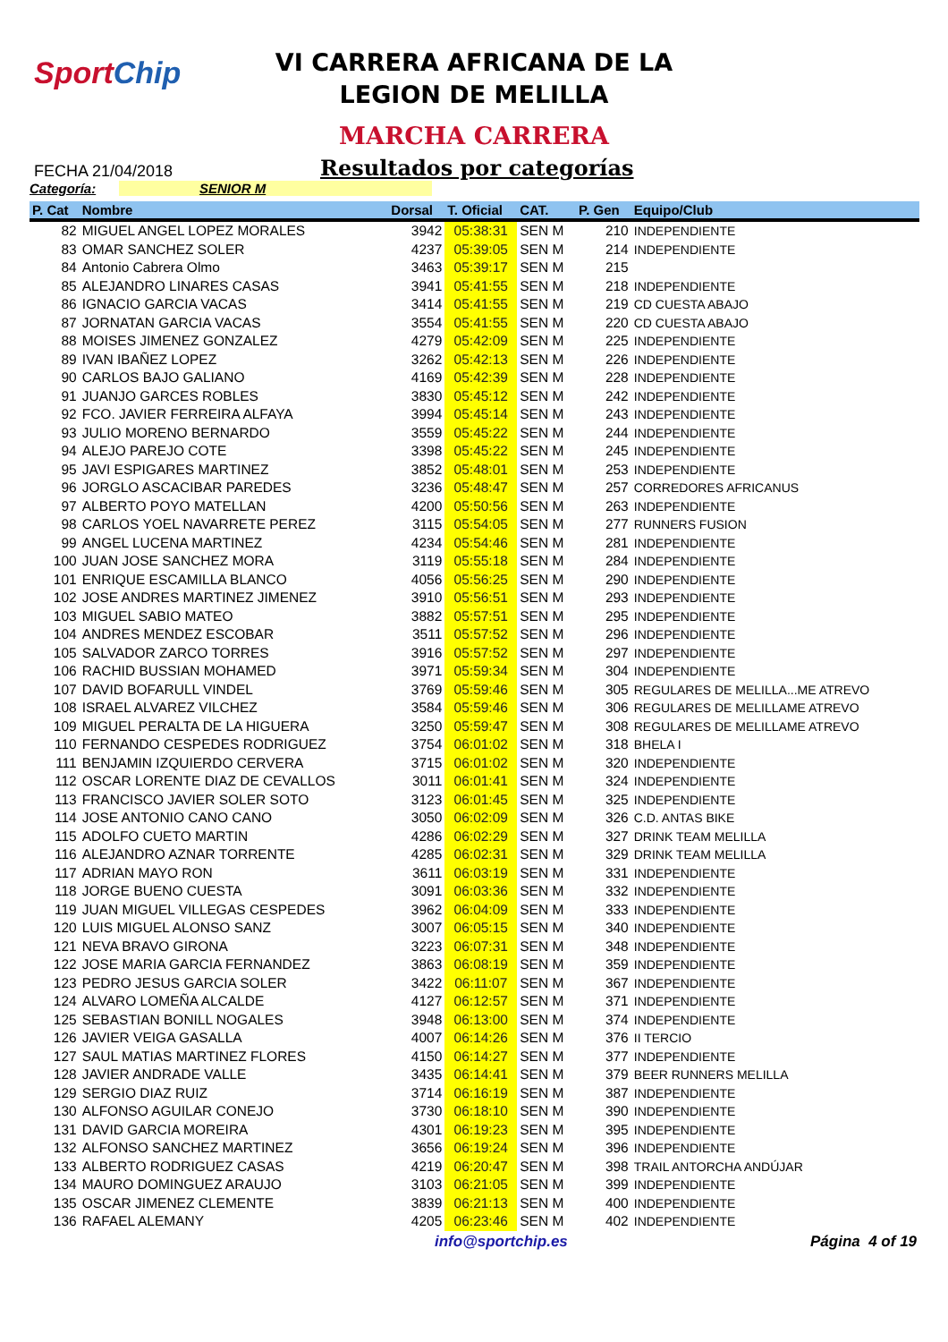SportChip
VI CARRERA AFRICANA DE LA
LEGION DE MELILLA
MARCHA CARRERA
FECHA 21/04/2018
Resultados por categorías
Categoría: SENIOR M
| P. Cat | Nombre | Dorsal | T. Oficial | CAT. | P. Gen | Equipo/Club |
| --- | --- | --- | --- | --- | --- | --- |
| 82 | MIGUEL ANGEL LOPEZ MORALES | 3942 | 05:38:31 | SEN M | 210 | INDEPENDIENTE |
| 83 | OMAR SANCHEZ SOLER | 4237 | 05:39:05 | SEN M | 214 | INDEPENDIENTE |
| 84 | Antonio Cabrera Olmo | 3463 | 05:39:17 | SEN M | 215 | |
| 85 | ALEJANDRO LINARES CASAS | 3941 | 05:41:55 | SEN M | 218 | INDEPENDIENTE |
| 86 | IGNACIO GARCIA VACAS | 3414 | 05:41:55 | SEN M | 219 | CD CUESTA ABAJO |
| 87 | JORNATAN GARCIA VACAS | 3554 | 05:41:55 | SEN M | 220 | CD CUESTA ABAJO |
| 88 | MOISES JIMENEZ GONZALEZ | 4279 | 05:42:09 | SEN M | 225 | INDEPENDIENTE |
| 89 | IVAN IBAÑEZ LOPEZ | 3262 | 05:42:13 | SEN M | 226 | INDEPENDIENTE |
| 90 | CARLOS BAJO GALIANO | 4169 | 05:42:39 | SEN M | 228 | INDEPENDIENTE |
| 91 | JUANJO GARCES ROBLES | 3830 | 05:45:12 | SEN M | 242 | INDEPENDIENTE |
| 92 | FCO. JAVIER FERREIRA ALFAYA | 3994 | 05:45:14 | SEN M | 243 | INDEPENDIENTE |
| 93 | JULIO MORENO BERNARDO | 3559 | 05:45:22 | SEN M | 244 | INDEPENDIENTE |
| 94 | ALEJO PAREJO COTE | 3398 | 05:45:22 | SEN M | 245 | INDEPENDIENTE |
| 95 | JAVI ESPIGARES MARTINEZ | 3852 | 05:48:01 | SEN M | 253 | INDEPENDIENTE |
| 96 | JORGLO ASCACIBAR PAREDES | 3236 | 05:48:47 | SEN M | 257 | CORREDORES AFRICANUS |
| 97 | ALBERTO POYO MATELLAN | 4200 | 05:50:56 | SEN M | 263 | INDEPENDIENTE |
| 98 | CARLOS YOEL NAVARRETE PEREZ | 3115 | 05:54:05 | SEN M | 277 | RUNNERS FUSION |
| 99 | ANGEL LUCENA MARTINEZ | 4234 | 05:54:46 | SEN M | 281 | INDEPENDIENTE |
| 100 | JUAN JOSE SANCHEZ MORA | 3119 | 05:55:18 | SEN M | 284 | INDEPENDIENTE |
| 101 | ENRIQUE ESCAMILLA BLANCO | 4056 | 05:56:25 | SEN M | 290 | INDEPENDIENTE |
| 102 | JOSE ANDRES MARTINEZ JIMENEZ | 3910 | 05:56:51 | SEN M | 293 | INDEPENDIENTE |
| 103 | MIGUEL SABIO MATEO | 3882 | 05:57:51 | SEN M | 295 | INDEPENDIENTE |
| 104 | ANDRES MENDEZ ESCOBAR | 3511 | 05:57:52 | SEN M | 296 | INDEPENDIENTE |
| 105 | SALVADOR ZARCO TORRES | 3916 | 05:57:52 | SEN M | 297 | INDEPENDIENTE |
| 106 | RACHID BUSSIAN MOHAMED | 3971 | 05:59:34 | SEN M | 304 | INDEPENDIENTE |
| 107 | DAVID BOFARULL VINDEL | 3769 | 05:59:46 | SEN M | 305 | REGULARES DE MELILLA...ME ATREVO |
| 108 | ISRAEL ALVAREZ VILCHEZ | 3584 | 05:59:46 | SEN M | 306 | REGULARES DE MELILLAME ATREVO |
| 109 | MIGUEL PERALTA DE LA HIGUERA | 3250 | 05:59:47 | SEN M | 308 | REGULARES DE MELILLAME ATREVO |
| 110 | FERNANDO CESPEDES RODRIGUEZ | 3754 | 06:01:02 | SEN M | 318 | BHELA I |
| 111 | BENJAMIN IZQUIERDO CERVERA | 3715 | 06:01:02 | SEN M | 320 | INDEPENDIENTE |
| 112 | OSCAR LORENTE DIAZ DE CEVALLOS | 3011 | 06:01:41 | SEN M | 324 | INDEPENDIENTE |
| 113 | FRANCISCO JAVIER SOLER SOTO | 3123 | 06:01:45 | SEN M | 325 | INDEPENDIENTE |
| 114 | JOSE ANTONIO CANO CANO | 3050 | 06:02:09 | SEN M | 326 | C.D. ANTAS BIKE |
| 115 | ADOLFO CUETO MARTIN | 4286 | 06:02:29 | SEN M | 327 | DRINK TEAM MELILLA |
| 116 | ALEJANDRO AZNAR TORRENTE | 4285 | 06:02:31 | SEN M | 329 | DRINK TEAM MELILLA |
| 117 | ADRIAN MAYO RON | 3611 | 06:03:19 | SEN M | 331 | INDEPENDIENTE |
| 118 | JORGE BUENO CUESTA | 3091 | 06:03:36 | SEN M | 332 | INDEPENDIENTE |
| 119 | JUAN MIGUEL VILLEGAS CESPEDES | 3962 | 06:04:09 | SEN M | 333 | INDEPENDIENTE |
| 120 | LUIS MIGUEL ALONSO SANZ | 3007 | 06:05:15 | SEN M | 340 | INDEPENDIENTE |
| 121 | NEVA BRAVO GIRONA | 3223 | 06:07:31 | SEN M | 348 | INDEPENDIENTE |
| 122 | JOSE MARIA GARCIA FERNANDEZ | 3863 | 06:08:19 | SEN M | 359 | INDEPENDIENTE |
| 123 | PEDRO JESUS GARCIA SOLER | 3422 | 06:11:07 | SEN M | 367 | INDEPENDIENTE |
| 124 | ALVARO LOMEÑA ALCALDE | 4127 | 06:12:57 | SEN M | 371 | INDEPENDIENTE |
| 125 | SEBASTIAN BONILL NOGALES | 3948 | 06:13:00 | SEN M | 374 | INDEPENDIENTE |
| 126 | JAVIER VEIGA GASALLA | 4007 | 06:14:26 | SEN M | 376 | II TERCIO |
| 127 | SAUL MATIAS MARTINEZ FLORES | 4150 | 06:14:27 | SEN M | 377 | INDEPENDIENTE |
| 128 | JAVIER ANDRADE VALLE | 3435 | 06:14:41 | SEN M | 379 | BEER RUNNERS MELILLA |
| 129 | SERGIO DIAZ RUIZ | 3714 | 06:16:19 | SEN M | 387 | INDEPENDIENTE |
| 130 | ALFONSO AGUILAR CONEJO | 3730 | 06:18:10 | SEN M | 390 | INDEPENDIENTE |
| 131 | DAVID GARCIA MOREIRA | 4301 | 06:19:23 | SEN M | 395 | INDEPENDIENTE |
| 132 | ALFONSO SANCHEZ MARTINEZ | 3656 | 06:19:24 | SEN M | 396 | INDEPENDIENTE |
| 133 | ALBERTO RODRIGUEZ CASAS | 4219 | 06:20:47 | SEN M | 398 | TRAIL ANTORCHA ANDÚJAR |
| 134 | MAURO DOMINGUEZ ARAUJO | 3103 | 06:21:05 | SEN M | 399 | INDEPENDIENTE |
| 135 | OSCAR JIMENEZ CLEMENTE | 3839 | 06:21:13 | SEN M | 400 | INDEPENDIENTE |
| 136 | RAFAEL ALEMANY | 4205 | 06:23:46 | SEN M | 402 | INDEPENDIENTE |
info@sportchip.es Página 4 of 19